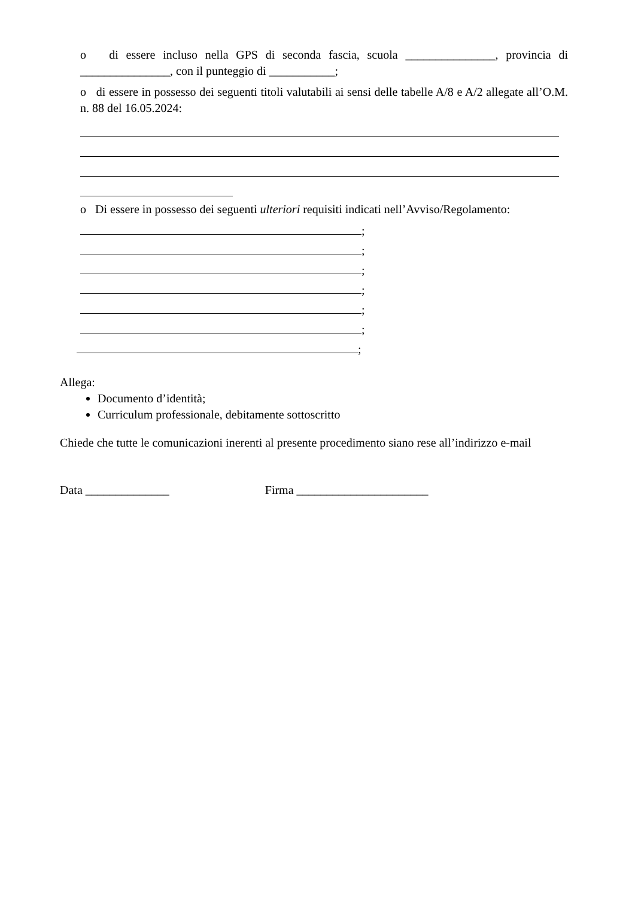o di essere incluso nella GPS di seconda fascia, scuola _______________, provincia di _______________, con il punteggio di ___________;
o di essere in possesso dei seguenti titoli valutabili ai sensi delle tabelle A/8 e A/2 allegate all’O.M. n. 88 del 16.05.2024:
o Di essere in possesso dei seguenti ulteriori requisiti indicati nell’Avviso/Regolamento:
;
;
;
;
;
;
;
Allega:
Documento d’identità;
Curriculum professionale, debitamente sottoscritto
Chiede che tutte le comunicazioni inerenti al presente procedimento siano rese all’indirizzo e-mail
Data ______________ Firma ______________________